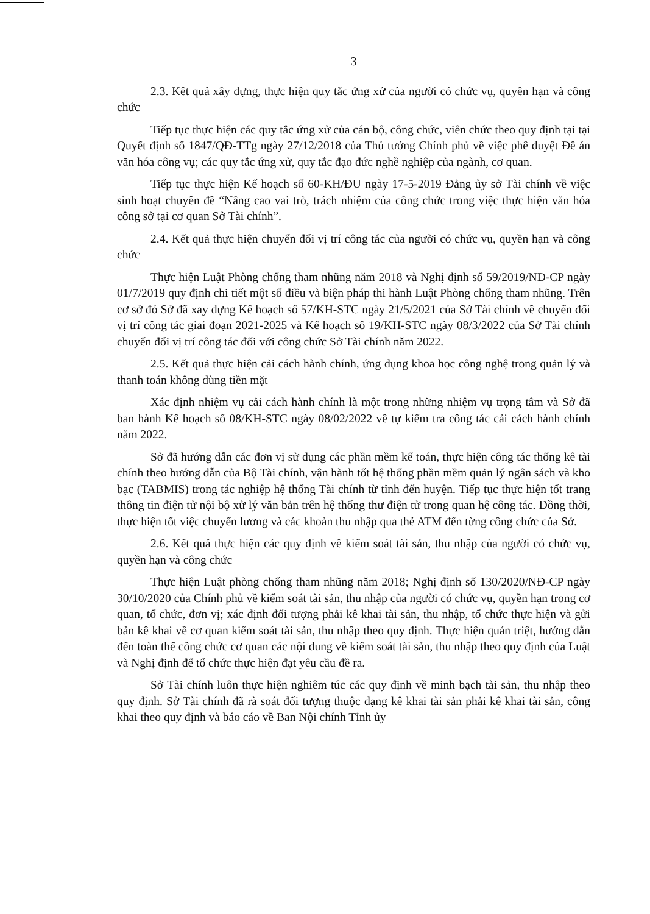3
2.3. Kết quả xây dựng, thực hiện quy tắc ứng xử của người có chức vụ, quyền hạn và công chức
Tiếp tục thực hiện các quy tắc ứng xử của cán bộ, công chức, viên chức theo quy định tại tại Quyết định số 1847/QĐ-TTg ngày 27/12/2018 của Thủ tướng Chính phủ về việc phê duyệt Đề án văn hóa công vụ; các quy tắc ứng xử, quy tắc đạo đức nghề nghiệp của ngành, cơ quan.
Tiếp tục thực hiện Kế hoạch số 60-KH/ĐU ngày 17-5-2019 Đảng ủy sở Tài chính về việc sinh hoạt chuyên đề “Nâng cao vai trò, trách nhiệm của công chức trong việc thực hiện văn hóa công sở tại cơ quan Sở Tài chính”.
2.4. Kết quả thực hiện chuyển đổi vị trí công tác của người có chức vụ, quyền hạn và công chức
Thực hiện Luật Phòng chống tham nhũng năm 2018 và Nghị định số 59/2019/NĐ-CP ngày 01/7/2019 quy định chi tiết một số điều và biện pháp thi hành Luật Phòng chống tham nhũng. Trên cơ sở đó Sở đã xay dựng Kế hoạch số 57/KH-STC ngày 21/5/2021 của Sở Tài chính về chuyển đổi vị trí công tác giai đoạn 2021-2025 và Kế hoạch số 19/KH-STC ngày 08/3/2022 của Sở Tài chính chuyển đổi vị trí công tác đối với công chức Sở Tài chính năm 2022.
2.5. Kết quả thực hiện cải cách hành chính, ứng dụng khoa học công nghệ trong quản lý và thanh toán không dùng tiền mặt
Xác định nhiệm vụ cải cách hành chính là một trong những nhiệm vụ trọng tâm và Sở đã ban hành Kế hoạch số 08/KH-STC ngày 08/02/2022 về tự kiểm tra công tác cải cách hành chính năm 2022.
Sở đã hướng dẫn các đơn vị sử dụng các phần mềm kế toán, thực hiện công tác thống kê tài chính theo hướng dẫn của Bộ Tài chính, vận hành tốt hệ thống phần mềm quản lý ngân sách và kho bạc (TABMIS) trong tác nghiệp hệ thống Tài chính từ tỉnh đến huyện. Tiếp tục thực hiện tốt trang thông tin điện tử nội bộ xử lý văn bản trên hệ thống thư điện tử trong quan hệ công tác. Đồng thời, thực hiện tốt việc chuyển lương và các khoản thu nhập qua thẻ ATM đến từng công chức của Sở.
2.6. Kết quả thực hiện các quy định về kiểm soát tài sản, thu nhập của người có chức vụ, quyền hạn và công chức
Thực hiện Luật phòng chống tham nhũng năm 2018; Nghị định số 130/2020/NĐ-CP ngày 30/10/2020 của Chính phủ về kiểm soát tài sản, thu nhập của người có chức vụ, quyền hạn trong cơ quan, tổ chức, đơn vị; xác định đối tượng phải kê khai tài sản, thu nhập, tổ chức thực hiện và gửi bản kê khai về cơ quan kiểm soát tài sản, thu nhập theo quy định. Thực hiện quán triệt, hướng dẫn đến toàn thể công chức cơ quan các nội dung về kiểm soát tài sản, thu nhập theo quy định của Luật và Nghị định để tổ chức thực hiện đạt yêu cầu đề ra.
Sở Tài chính luôn thực hiện nghiêm túc các quy định về minh bạch tài sản, thu nhập theo quy định. Sở Tài chính đã rà soát đối tượng thuộc dạng kê khai tài sản phải kê khai tài sản, công khai theo quy định và báo cáo về Ban Nội chính Tỉnh ủy